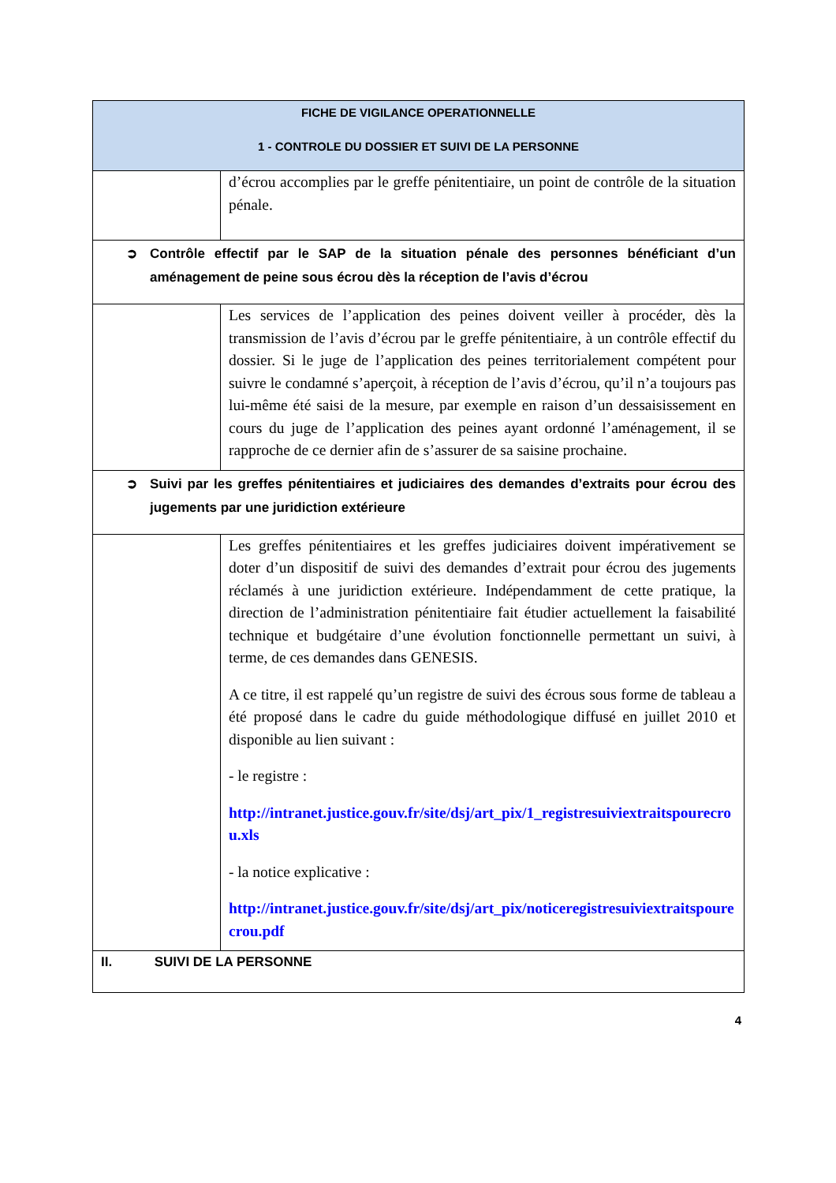| FICHE DE VIGILANCE OPERATIONNELLE 1 - CONTROLE DU DOSSIER ET SUIVI DE LA PERSONNE | |
| | d’écrou accomplies par le greffe pénitentiaire, un point de contrôle de la situation pénale. |
| ➲ Contrôle effectif par le SAP de la situation pénale des personnes bénéficiant d’un aménagement de peine sous écrou dès la réception de l’avis d’écrou | |
| | Les services de l’application des peines doivent veiller à procéder, dès la transmission de l’avis d’écrou par le greffe pénitentiaire, à un contrôle effectif du dossier. Si le juge de l’application des peines territorialement compétent pour suivre le condamné s’aperçoit, à réception de l’avis d’écrou, qu’il n’a toujours pas lui-même été saisi de la mesure, par exemple en raison d’un dessaisissement en cours du juge de l’application des peines ayant ordonné l’aménagement, il se rapproche de ce dernier afin de s’assurer de sa saisine prochaine. |
| ➲ Suivi par les greffes pénitentiaires et judiciaires des demandes d’extraits pour écrou des jugements par une juridiction extérieure | |
| | Les greffes pénitentiaires et les greffes judiciaires doivent impérativement se doter d’un dispositif de suivi des demandes d’extrait pour écrou des jugements réclamés à une juridiction extérieure. Indépendamment de cette pratique, la direction de l’administration pénitentiaire fait étudier actuellement la faisabilité technique et budgétaire d’une évolution fonctionnelle permettant un suivi, à terme, de ces demandes dans GENESIS. A ce titre, il est rappelé qu’un registre de suivi des écrous sous forme de tableau a été proposé dans le cadre du guide méthodologique diffusé en juillet 2010 et disponible au lien suivant : - le registre : http://intranet.justice.gouv.fr/site/dsj/art_pix/1_registresuiviextraitspourecrou.xls - la notice explicative : http://intranet.justice.gouv.fr/site/dsj/art_pix/noticeregistresuiviextraitspourecrou.pdf |
| II. SUIVI DE LA PERSONNE | |
4